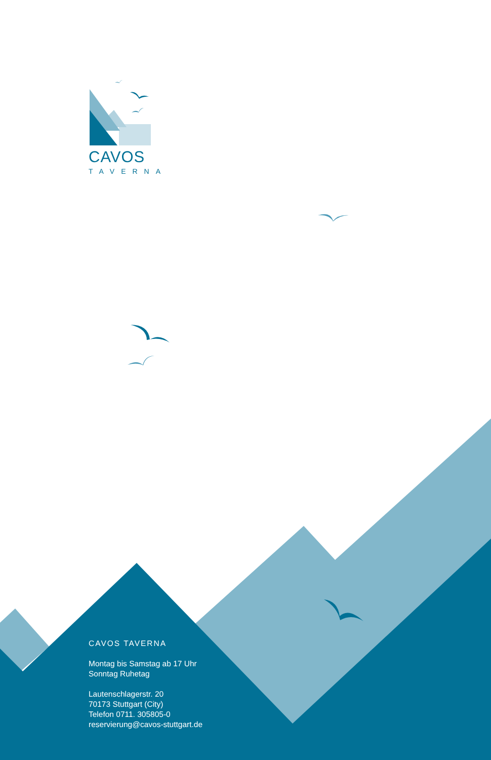CAVOS
TAVERNA
CAVOS TAVERNA
Montag bis Samstag ab 17 Uhr
Sonntag Ruhetag
Lautenschlagerstr. 20
70173 Stuttgart (City)
Telefon 0711. 305805-0
reservierung@cavos-stuttgart.de